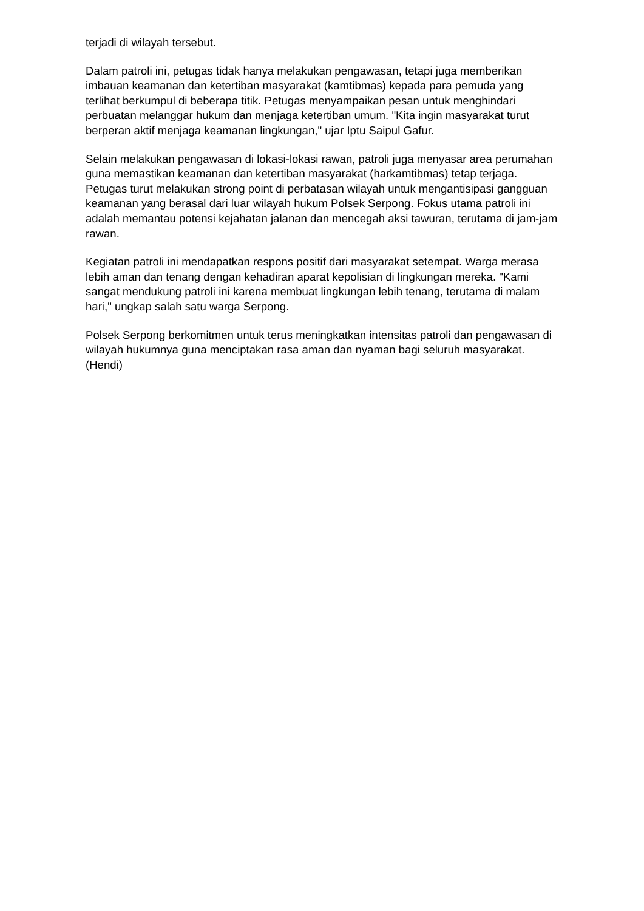terjadi di wilayah tersebut.
Dalam patroli ini, petugas tidak hanya melakukan pengawasan, tetapi juga memberikan imbauan keamanan dan ketertiban masyarakat (kamtibmas) kepada para pemuda yang terlihat berkumpul di beberapa titik. Petugas menyampaikan pesan untuk menghindari perbuatan melanggar hukum dan menjaga ketertiban umum. "Kita ingin masyarakat turut berperan aktif menjaga keamanan lingkungan," ujar Iptu Saipul Gafur.
Selain melakukan pengawasan di lokasi-lokasi rawan, patroli juga menyasar area perumahan guna memastikan keamanan dan ketertiban masyarakat (harkamtibmas) tetap terjaga. Petugas turut melakukan strong point di perbatasan wilayah untuk mengantisipasi gangguan keamanan yang berasal dari luar wilayah hukum Polsek Serpong. Fokus utama patroli ini adalah memantau potensi kejahatan jalanan dan mencegah aksi tawuran, terutama di jam-jam rawan.
Kegiatan patroli ini mendapatkan respons positif dari masyarakat setempat. Warga merasa lebih aman dan tenang dengan kehadiran aparat kepolisian di lingkungan mereka. "Kami sangat mendukung patroli ini karena membuat lingkungan lebih tenang, terutama di malam hari," ungkap salah satu warga Serpong.
Polsek Serpong berkomitmen untuk terus meningkatkan intensitas patroli dan pengawasan di wilayah hukumnya guna menciptakan rasa aman dan nyaman bagi seluruh masyarakat. (Hendi)